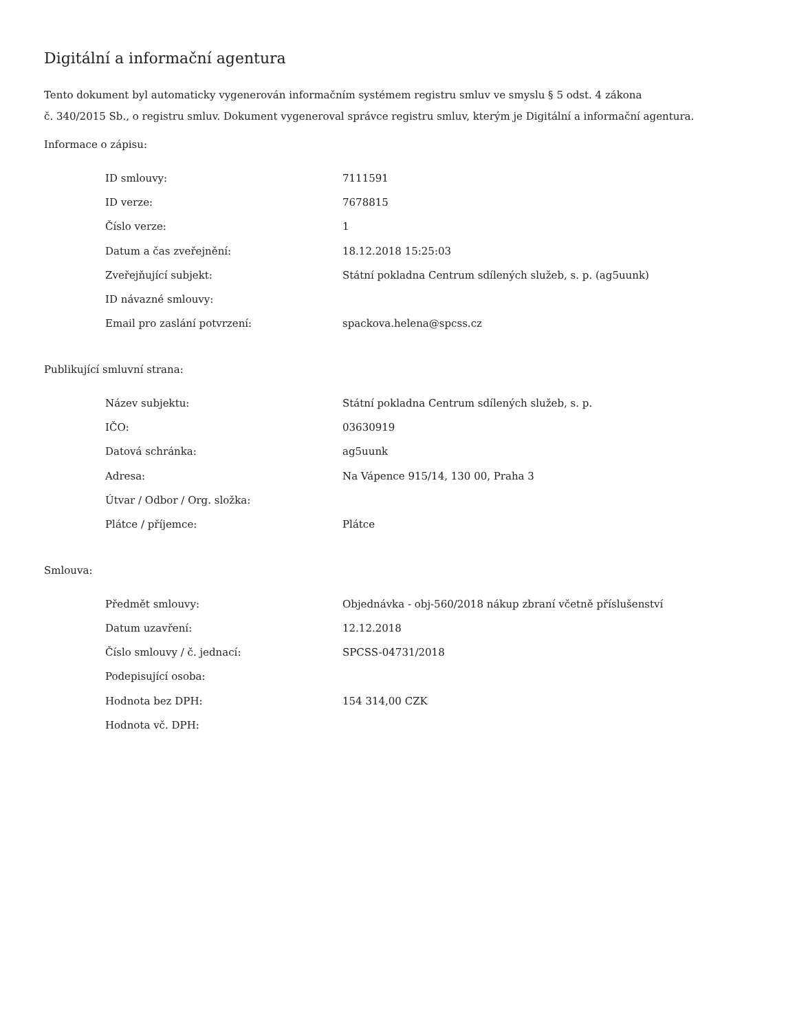Digitální a informační agentura
Tento dokument byl automaticky vygenerován informačním systémem registru smluv ve smyslu § 5 odst. 4 zákona
č. 340/2015 Sb., o registru smluv. Dokument vygeneroval správce registru smluv, kterým je Digitální a informační agentura.
Informace o zápisu:
| ID smlouvy: | 7111591 |
| ID verze: | 7678815 |
| Číslo verze: | 1 |
| Datum a čas zveřejnění: | 18.12.2018 15:25:03 |
| Zveřejňující subjekt: | Státní pokladna Centrum sdílených služeb, s. p. (ag5uunk) |
| ID návazné smlouvy: | |
| Email pro zaslání potvrzení: | spackova.helena@spcss.cz |
Publikující smluvní strana:
| Název subjektu: | Státní pokladna Centrum sdílených služeb, s. p. |
| IČO: | 03630919 |
| Datová schránka: | ag5uunk |
| Adresa: | Na Vápence 915/14, 130 00, Praha 3 |
| Útvar / Odbor / Org. složka: | |
| Plátce / příjemce: | Plátce |
Smlouva:
| Předmět smlouvy: | Objednávka - obj-560/2018 nákup zbraní včetně příslušenství |
| Datum uzavření: | 12.12.2018 |
| Číslo smlouvy / č. jednací: | SPCSS-04731/2018 |
| Podepisující osoba: | |
| Hodnota bez DPH: | 154 314,00 CZK |
| Hodnota vč. DPH: | |